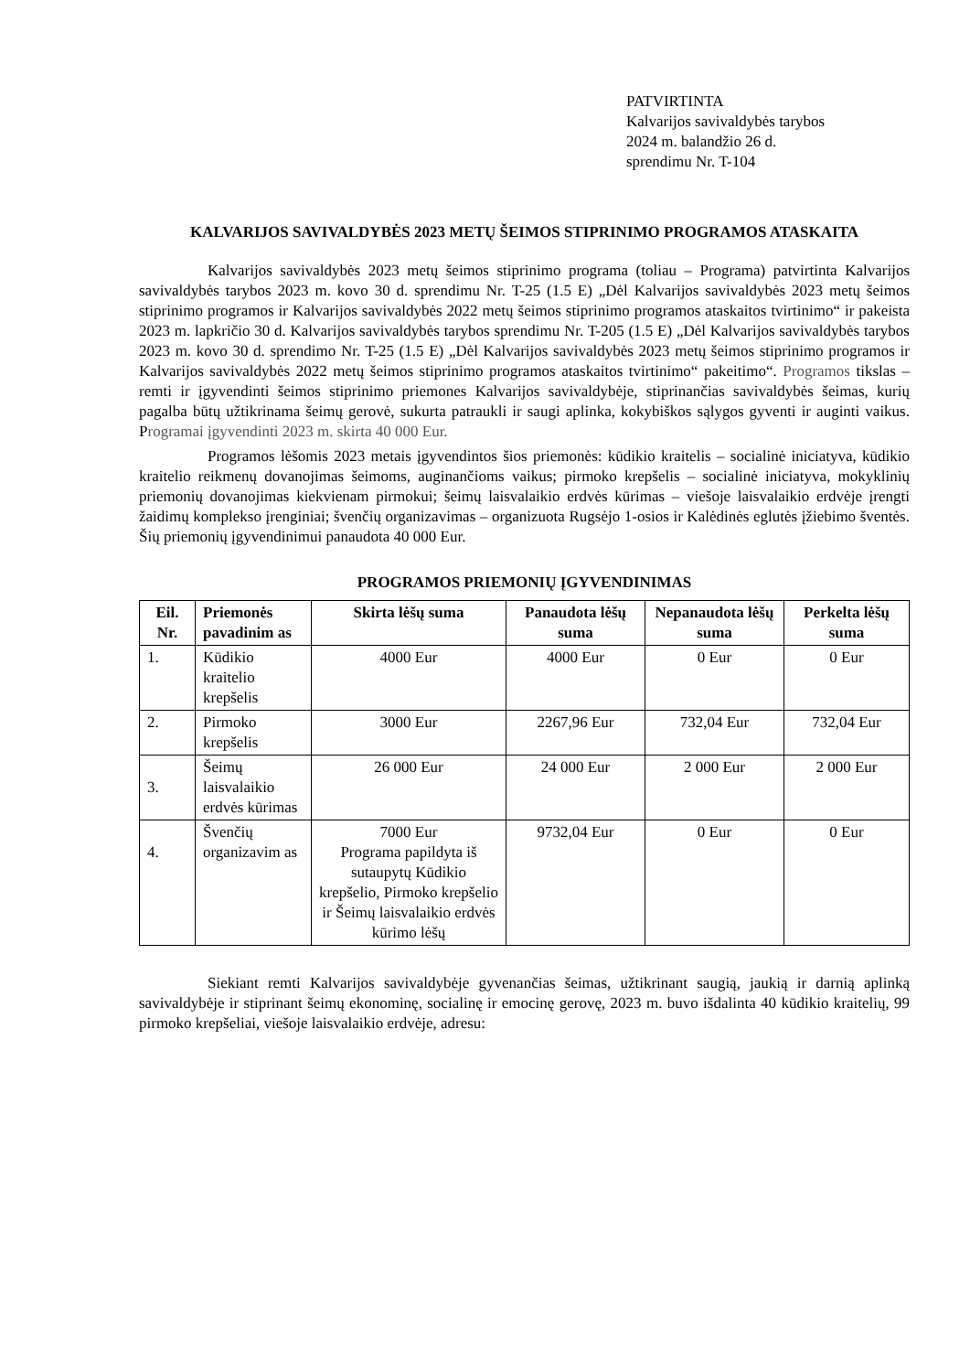PATVIRTINTA
Kalvarijos savivaldybės tarybos
2024 m. balandžio 26 d.
sprendimu Nr. T-104
KALVARIJOS SAVIVALDYBĖS 2023 METŲ ŠEIMOS STIPRINIMO PROGRAMOS ATASKAITA
Kalvarijos savivaldybės 2023 metų šeimos stiprinimo programa (toliau – Programa) patvirtinta Kalvarijos savivaldybės tarybos 2023 m. kovo 30 d. sprendimu Nr. T-25 (1.5 E) „Dėl Kalvarijos savivaldybės 2023 metų šeimos stiprinimo programos ir Kalvarijos savivaldybės 2022 metų šeimos stiprinimo programos ataskaitos tvirtinimo“ ir pakeista 2023 m. lapkričio 30 d. Kalvarijos savivaldybės tarybos sprendimu Nr. T-205 (1.5 E) „Dėl Kalvarijos savivaldybės tarybos 2023 m. kovo 30 d. sprendimo Nr. T-25 (1.5 E) „Dėl Kalvarijos savivaldybės 2023 metų šeimos stiprinimo programos ir Kalvarijos savivaldybės 2022 metų šeimos stiprinimo programos ataskaitos tvirtinimo“ pakeitimo“. Programos tikslas – remti ir įgyvendinti šeimos stiprinimo priemones Kalvarijos savivaldybėje, stiprinančias savivaldybės šeimas, kurių pagalba būtų užtikrinama šeimų gerovė, sukurta patraukli ir saugi aplinka, kokybiškos sąlygos gyventi ir auginti vaikus. Programai įgyvendinti 2023 m. skirta 40 000 Eur.
Programos lėšomis 2023 metais įgyvendintos šios priemonės: kūdikio kraitelis – socialinė iniciatyva, kūdikio kraitelio reikmenų dovanojimas šeimoms, auginančioms vaikus; pirmoko krepšelis – socialinė iniciatyva, mokyklinių priemonių dovanojimas kiekvienam pirmokui; šeimų laisvalaikio erdvės kūrimas – viešoje laisvalaikio erdvėje įrengti žaidimų komplekso įrenginiai; švenčių organizavimas – organizuota Rugsėjo 1-osios ir Kalėdinės eglutės įžiebimo šventės. Šių priemonių įgyvendinimui panaudota 40 000 Eur.
PROGRAMOS PRIEMONIŲ ĮGYVENDINIMAS
| Eil. Nr. | Priemonės pavadinim as | Skirta lėšų suma | Panaudota lėšų suma | Nepanaudota lėšų suma | Perkelta lėšų suma |
| --- | --- | --- | --- | --- | --- |
| 1. | Kūdikio kraitelio krepšelis | 4000 Eur | 4000 Eur | 0 Eur | 0 Eur |
| 2. | Pirmoko krepšelis | 3000 Eur | 2267,96 Eur | 732,04 Eur | 732,04 Eur |
| 3. | Šeimų laisvalaikio erdvės kūrimas | 26 000 Eur | 24 000 Eur | 2 000 Eur | 2 000 Eur |
| 4. | Švenčių organizavim as | 7000 Eur Programa papildyta iš sutaupytų Kūdikio krepšelio, Pirmoko krepšelio ir Šeimų laisvalaikio erdvės kūrimo lėšų | 9732,04 Eur | 0 Eur | 0 Eur |
Siekiant remti Kalvarijos savivaldybėje gyvenančias šeimas, užtikrinant saugią, jaukią ir darnią aplinką savivaldybėje ir stiprinant šeimų ekonominę, socialinę ir emocinę gerovę, 2023 m. buvo išdalinta 40 kūdikio kraitelių, 99 pirmoko krepšeliai, viešoje laisvalaikio erdvėje, adresu: